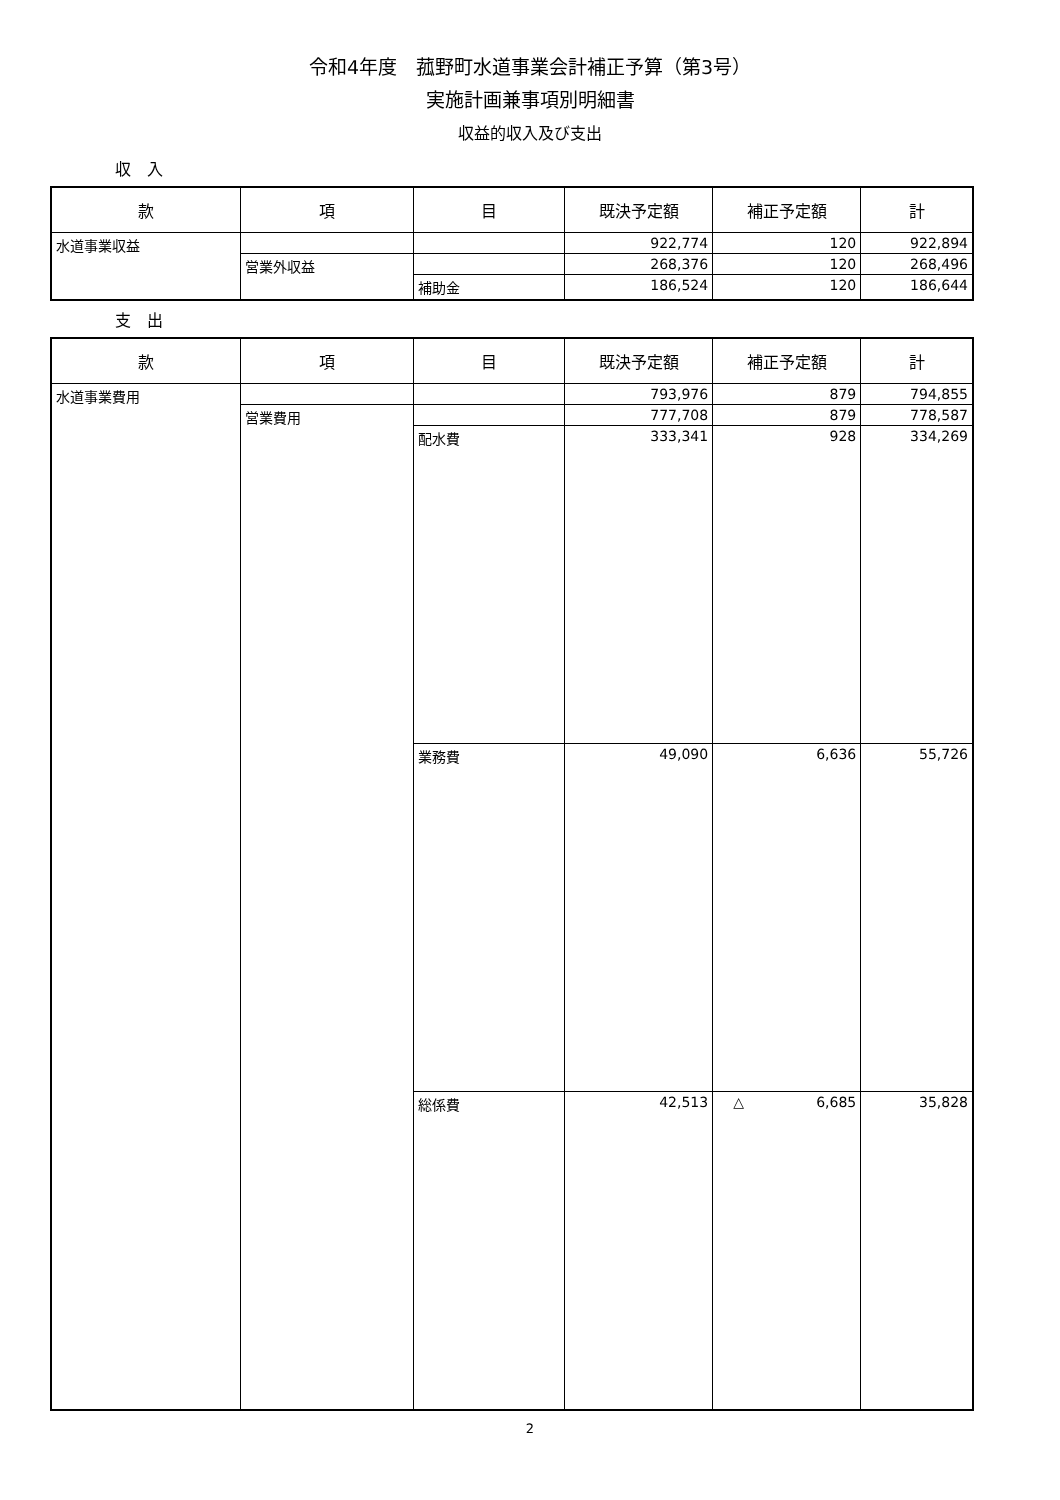令和4年度　菰野町水道事業会計補正予算（第3号）
実施計画兼事項別明細書
収益的収入及び支出
収　入
| 款 | 項 | 目 | 既決予定額 | 補正予定額 | 計 |
| --- | --- | --- | --- | --- | --- |
| 水道事業収益 | | | 922,774 | 120 | 922,894 |
| | 営業外収益 | | 268,376 | 120 | 268,496 |
| | | 補助金 | 186,524 | 120 | 186,644 |
支　出
| 款 | 項 | 目 | 既決予定額 | 補正予定額 | 計 |
| --- | --- | --- | --- | --- | --- |
| 水道事業費用 | | | 793,976 | 879 | 794,855 |
| | 営業費用 | | 777,708 | 879 | 778,587 |
| | | 配水費 | 333,341 | 928 | 334,269 |
| | | 業務費 | 49,090 | 6,636 | 55,726 |
| | | 総係費 | 42,513 | △ 6,685 | 35,828 |
2